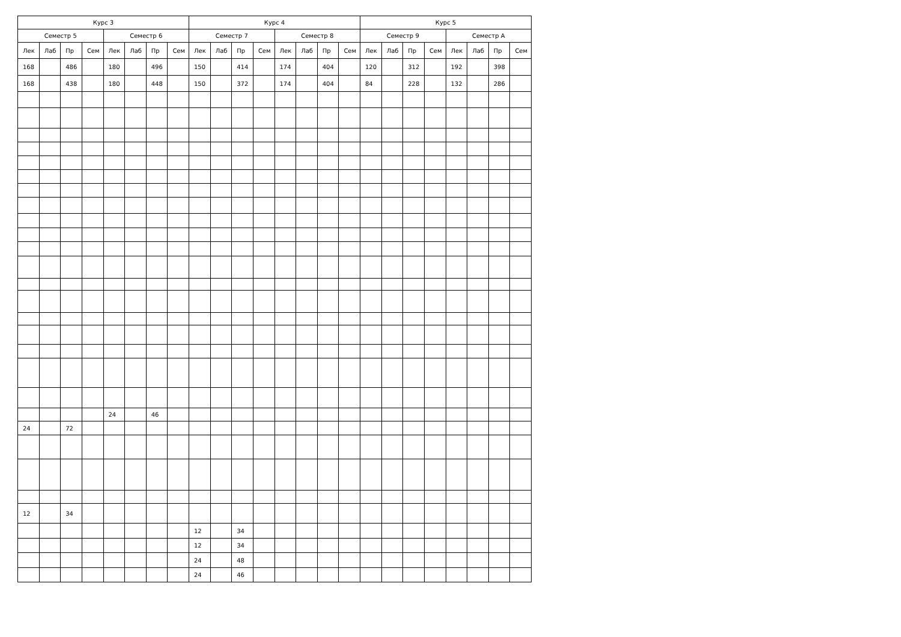| Курс 3 | | | | | | | | Курс 4 | | | | | | | | Курс 5 | | | | | | | |
| --- | --- | --- | --- | --- | --- | --- | --- | --- | --- | --- | --- | --- | --- | --- | --- | --- | --- | --- | --- | --- | --- | --- | --- |
| Семестр 5 | | | | Семестр 6 | | | | Семестр 7 | | | | Семестр 8 | | | | Семестр 9 | | | | Семестр A | | | |
| Лек | Лаб | Пр | Сем | Лек | Лаб | Пр | Сем | Лек | Лаб | Пр | Сем | Лек | Лаб | Пр | Сем | Лек | Лаб | Пр | Сем | Лек | Лаб | Пр | Сем |
| 168 | | 486 | | 180 | | 496 | | 150 | | 414 | | 174 | | 404 | | 120 | | 312 | | 192 | | 398 | |
| 168 | | 438 | | 180 | | 448 | | 150 | | 372 | | 174 | | 404 | | 84 | | 228 | | 132 | | 286 | |
| | | | | 24 | | 46 | | | | | | | | | | | | | | | | | |
| 24 | | 72 | | | | | | | | | | | | | | | | | | | | | |
| 12 | | 34 | | | | | | | | | | | | | | | | | | | | | |
| | | | | | | | | 12 | | 34 | | | | | | | | | | | | | |
| | | | | | | | | 12 | | 34 | | | | | | | | | | | | | |
| | | | | | | | | 24 | | 48 | | | | | | | | | | | | | |
| | | | | | | | | 24 | | 46 | | | | | | | | | | | | | |